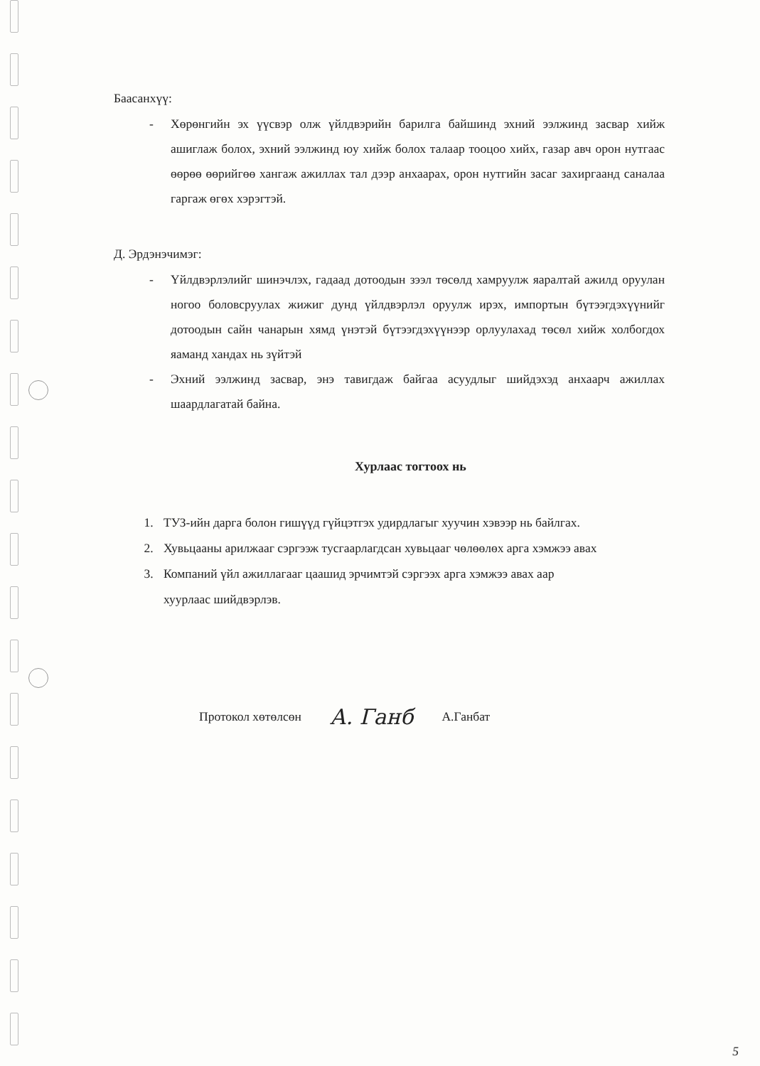Баасанхүү:
- Хөрөнгийн эх үүсвэр олж үйлдвэрийн барилга байшинд эхний ээлжинд засвар хийж ашиглаж болох, эхний ээлжинд юу хийж болох талаар тооцоо хийх, газар авч орон нутгаас өөрөө өөрийгөө хангаж ажиллах тал дээр анхаарах, орон нутгийн засаг захиргаанд саналаа гаргаж өгөх хэрэгтэй.
Д. Эрдэнэчимэг:
- Үйлдвэрлэлийг шинэчлэх, гадаад дотоодын зээл төсөлд хамруулж яаралтай ажилд оруулан ногоо боловсруулах жижиг дунд үйлдвэрлэл оруулж ирэх, импортын бүтээгдэхүүнийг дотоодын сайн чанарын хямд үнэтэй бүтээгдэхүүнээр орлуулахад төсөл хийж холбогдох яаманд хандах нь зүйтэй
- Эхний ээлжинд засвар, энэ тавигдаж байгаа асуудлыг шийдэхэд анхаарч ажиллах шаардлагатай байна.
Хурлаас тогтоох нь
1. ТУЗ-ийн дарга болон гишүүд гүйцэтгэх удирдлагыг хуучин хэвээр нь байлгах.
2. Хувьцааны арилжааг сэргээж тусгаарлагдсан хувьцааг чөлөөлөх арга хэмжээ авах
3. Компаний үйл ажиллагааг цаашид эрчимтэй сэргээх арга хэмжээ авах аар хуурлаас шийдвэрлэв.
Протокол хөтөлсөн А. Ганб А.Ганбат
5